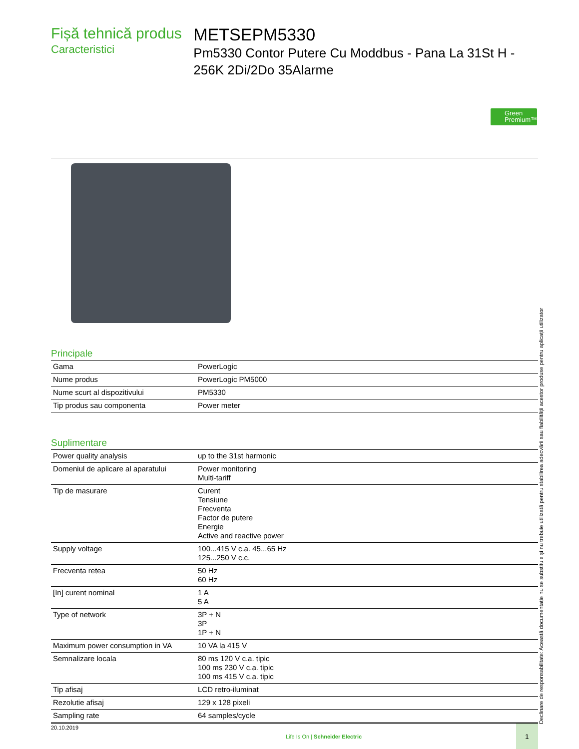Fișă tehnică produs
Caracteristici
METSEPM5330
Pm5330 Contor Putere Cu Moddbus - Pana La 31St H - 256K 2Di/2Do 35Alarme
Green Premium™
Principale
| Gama | PowerLogic |
| Nume produs | PowerLogic PM5000 |
| Nume scurt al dispozitivului | PM5330 |
| Tip produs sau componenta | Power meter |
Suplimentare
| Power quality analysis | up to the 31st harmonic |
| Domeniul de aplicare al aparatului | Power monitoring Multi-tariff |
| Tip de masurare | Curent Tensiune Frecventa Factor de putere Energie Active and reactive power |
| Supply voltage | 100...415 V c.a. 45...65 Hz 125...250 V c.c. |
| Frecventa retea | 50 Hz 60 Hz |
| [In] curent nominal | 1 A 5 A |
| Type of network | 3P + N 3P 1P + N |
| Maximum power consumption in VA | 10 VA la 415 V |
| Semnalizare locala | 80 ms 120 V c.a. tipic 100 ms 230 V c.a. tipic 100 ms 415 V c.a. tipic |
| Tip afisaj | LCD retro-iluminat |
| Rezolutie afisaj | 129 x 128 pixeli |
| Sampling rate | 64 samples/cycle |
Declinare de responsabilitate: Această documentație nu se substituie și nu trebuie utilizată pentru stabilirea adecvării sau fiabilității acestor produse pentru aplicații utilizator
20.10.2019
Life Is On | Schneider Electric
1